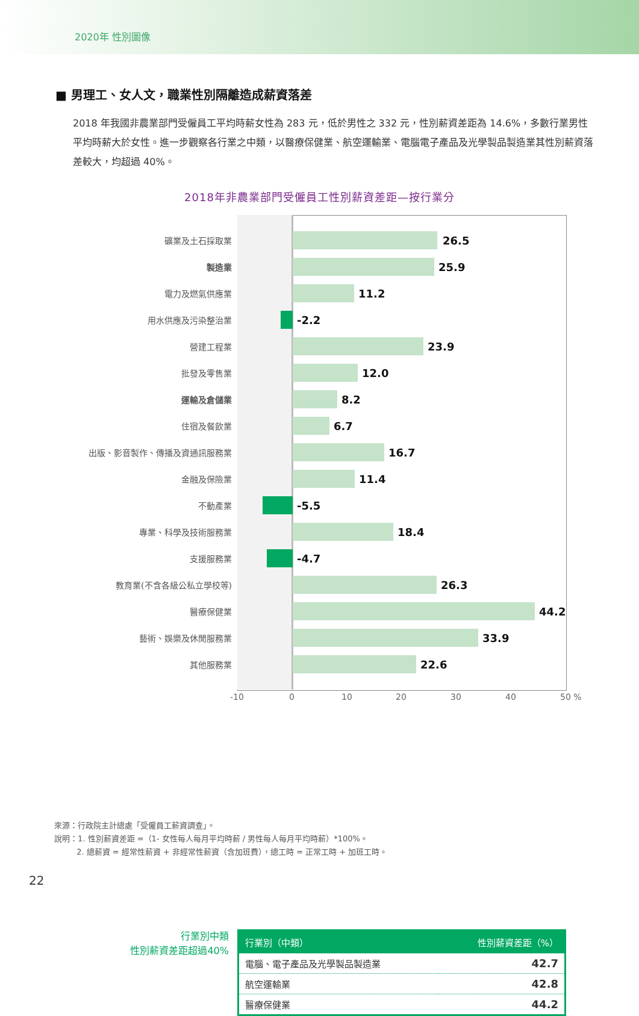2020年 性別圖像
■ 男理工、女人文，職業性別隔離造成薪資落差
2018 年我國非農業部門受僱員工平均時薪女性為 283 元，低於男性之 332 元，性別薪資差距為 14.6%，多數行業男性平均時薪大於女性。進一步觀察各行業之中類，以醫療保健業、航空運輸業、電腦電子產品及光學製品製造業其性別薪資落差較大，均超過 40%。
2018年非農業部門受僱員工性別薪資差距—按行業分
礦業及土石採取業
26.5
製造業
25.9
電力及燃氣供應業
11.2
用水供應及污染整治業
-2.2
營建工程業
23.9
批發及零售業
12.0
運輸及倉儲業
8.2
住宿及餐飲業
6.7
出版、影音製作、傳播及資通訊服務業
16.7
金融及保險業
11.4
不動產業
-5.5
專業、科學及技術服務業
18.4
支援服務業
-4.7
教育業(不含各級公私立學校等)
26.3
醫療保健業
44.2
藝術、娛樂及休閒服務業
33.9
其他服務業
22.6
-10 0 10 20 30 40 50 %
行業別中類
性別薪資差距超過40%
| 行業別（中類） | 性別薪資差距（%） |
| --- | --- |
| 電腦、電子產品及光學製品製造業 | 42.7 |
| 航空運輸業 | 42.8 |
| 醫療保健業 | 44.2 |
來源：行政院主計總處「受僱員工薪資調查」。
說明：1. 性別薪資差距 =（1- 女性每人每月平均時薪 / 男性每人每月平均時薪）*100%。
2. 總薪資 = 經常性薪資 + 非經常性薪資（含加班費），總工時 = 正常工時 + 加班工時。
22